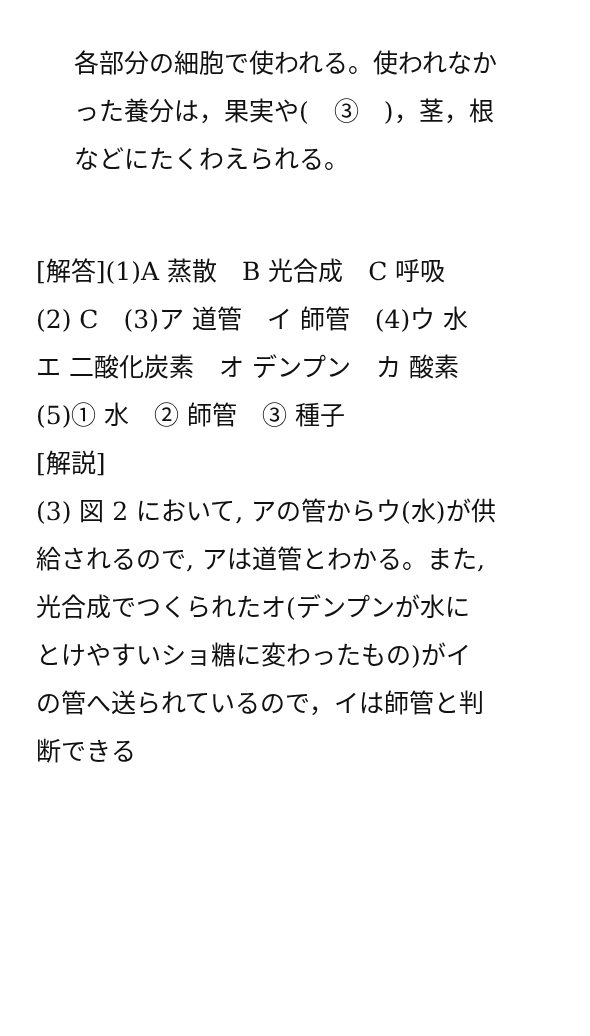各部分の細胞で使われる。使われなか
った養分は，果実や(　③　)，茎，根
などにたくわえられる。
[解答](1)A 蒸散　B 光合成　C 呼吸
(2) C　(3)ア 道管　イ 師管　(4)ウ 水
エ 二酸化炭素　オ デンプン　カ 酸素
(5)① 水　② 師管　③ 種子
[解説]
(3) 図 2 において, アの管からウ(水)が供
給されるので, アは道管とわかる。また,
光合成でつくられたオ(デンプンが水に
とけやすいショ糖に変わったもの)がイ
の管へ送られているので，イは師管と判
断できる